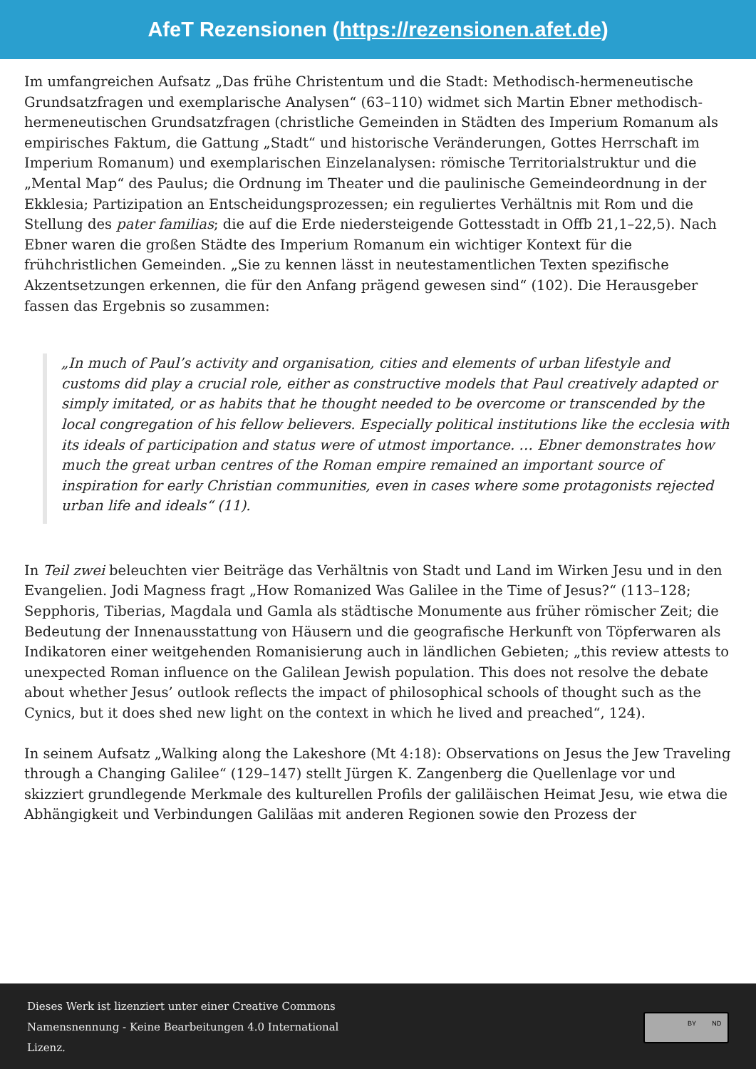AfeT Rezensionen (https://rezensionen.afet.de)
Im umfangreichen Aufsatz „Das frühe Christentum und die Stadt: Methodisch-hermeneutische Grundsatzfragen und exemplarische Analysen“ (63–110) widmet sich Martin Ebner methodisch-hermeneutischen Grundsatzfragen (christliche Gemeinden in Städten des Imperium Romanum als empirisches Faktum, die Gattung „Stadt“ und historische Veränderungen, Gottes Herrschaft im Imperium Romanum) und exemplarischen Einzelanalysen: römische Territorialstruktur und die „Mental Map“ des Paulus; die Ordnung im Theater und die paulinische Gemeindeordnung in der Ekklesia; Partizipation an Entscheidungsprozessen; ein reguliertes Verhältnis mit Rom und die Stellung des pater familias; die auf die Erde niedersteigende Gottesstadt in Offb 21,1–22,5). Nach Ebner waren die großen Städte des Imperium Romanum ein wichtiger Kontext für die frühchristlichen Gemeinden. „Sie zu kennen lässt in neutestamentlichen Texten spezifische Akzentsetzungen erkennen, die für den Anfang prägend gewesen sind“ (102). Die Herausgeber fassen das Ergebnis so zusammen:
„In much of Paul’s activity and organisation, cities and elements of urban lifestyle and customs did play a crucial role, either as constructive models that Paul creatively adapted or simply imitated, or as habits that he thought needed to be overcome or transcended by the local congregation of his fellow believers. Especially political institutions like the ecclesia with its ideals of participation and status were of utmost importance. … Ebner demonstrates how much the great urban centres of the Roman empire remained an important source of inspiration for early Christian communities, even in cases where some protagonists rejected urban life and ideals“ (11).
In Teil zwei beleuchten vier Beiträge das Verhältnis von Stadt und Land im Wirken Jesu und in den Evangelien. Jodi Magness fragt „How Romanized Was Galilee in the Time of Jesus?“ (113–128; Sepphoris, Tiberias, Magdala und Gamla als städtische Monumente aus früher römischer Zeit; die Bedeutung der Innenausstattung von Häusern und die geografische Herkunft von Töpferwaren als Indikatoren einer weitgehenden Romanisierung auch in ländlichen Gebieten; „this review attests to unexpected Roman influence on the Galilean Jewish population. This does not resolve the debate about whether Jesus’ outlook reflects the impact of philosophical schools of thought such as the Cynics, but it does shed new light on the context in which he lived and preached“, 124).
In seinem Aufsatz „Walking along the Lakeshore (Mt 4:18): Observations on Jesus the Jew Traveling through a Changing Galilee“ (129–147) stellt Jürgen K. Zangenberg die Quellenlage vor und skizziert grundlegende Merkmale des kulturellen Profils der galiläischen Heimat Jesu, wie etwa die Abhängigkeit und Verbindungen Galiläas mit anderen Regionen sowie den Prozess der
Dieses Werk ist lizenziert unter einer Creative Commons Namensnennung - Keine Bearbeitungen 4.0 International Lizenz.
BY ND